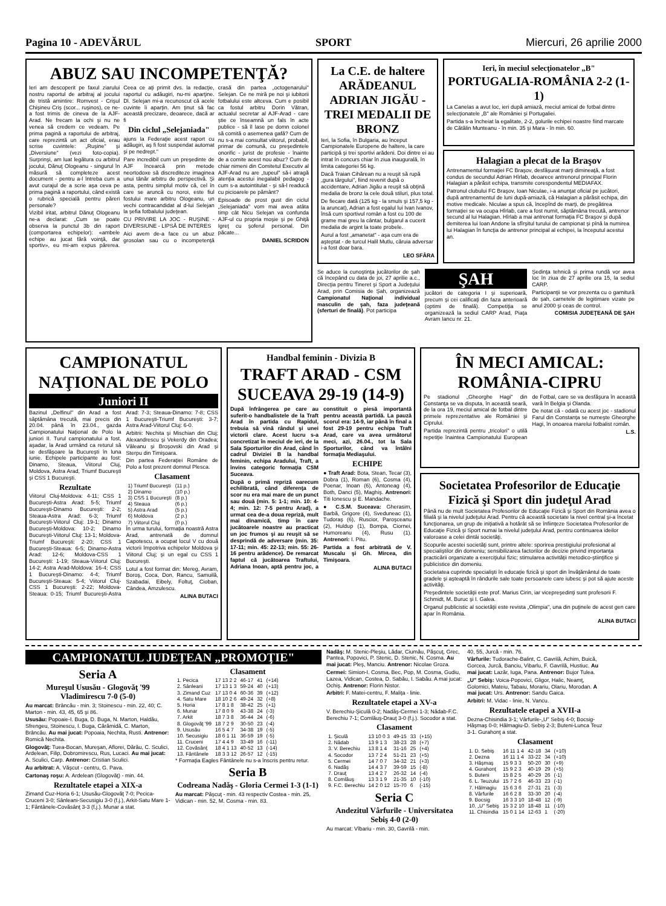Pagina 10 - ADEVĂRUL SPORT Miercuri, 26 aprilie 2000
ABUZ SAU INCOMPETENŢĂ?
Ieri am descoperit pe faxul ziarului nostru raportul de arbitraj al jocului de tristă amintire: Romvest - Crişul Chişineu Criş (scor... ruşinos), ce ne-a fost trimis de cineva de la AJF-Arad. Ne frecam la ochi şi nu ne venea să credem ce vedeam. Pe prima pagină a raportului de arbitraj, care reprezintă un act oficial, erau scrise cuvintele: „Ruşine" şi „Diversiune" (vezi foto-copia). Surprinşi, am luat legătura cu arbitrul jocului, Dănuţ Ologeanu - singurul în măsură să completeze acest document - pentru a-l întreba cum a avut curajul de a scrie aşa ceva pe prima pagină a raportului, când există o rubrică specială pentru păreri personale?
Vizibil iritat, arbitrul Dănuţ Ologeanu ne-a declarat: „Cum se poate observa la punctul 3b din raport (comportarea echipelor): «ambele echipe au jucat fără voinţă, dar sportiv», eu mi-am expus părerea. Ceea ce aţi primit dvs. la redacţie, raportul cu adăugiri, nu-mi aparţine. Dl. Selejan mi-a recunoscut că acele cuvinte îi aparţin. Am ţinut să fac această precizare, deoarece, dacă ar fi
Din ciclul „Selejaniada"
ajuns la Federaţie acest raport cu adăugiri, aş fi fost suspendat automat şi pe nedrept."
Pare incredibil cum un preşedinte de AJF încearcă prin metode neortodoxe să discrediteze imaginea unui tânăr arbitru de perspectivă. Şi asta, pentru simplul motiv că, cel în care se aruncă cu noroi, este fiul fostului mare arbitru Ologeanu, un vechi contracandidat al d-lui Selejan la şefia fotbalului judeţean.
CU PRIVIRE LA JOC - RUŞINE - DIVERSIUNE - LIPSĂ DE INTERES
Aici avem de-a face cu un abuz grosolan sau cu o incompetenţă crasă din partea „octogenarului" Selejan. Ce ne miră pe noi şi iubitorii fotbalului este altceva. Cum e posibil ca fostul arbitru Dorin Vătran, actualul secretar al AJF-Arad - care ştie ce înseamnă un fals în acte publice - să îl lase pe domn colonel să comită o asemenea gafă? Cum de nu s-a mai consultat viitorul, probabil, primar de comună, cu preşedintele onorific - jurist de profesie - înainte de a comite acest nou abuz? Cum de chiar nimeni din Comitetul Executiv al AJF-Arad nu are „tupeul" să-i atragă atenţia acestui inegalabil pedagog - cum s-a autointitulat - şi să-l readucă cu picioarele pe pământ?
Episoade de prost gust din ciclul „Selejaniada" vom mai avea atâta timp cât Nicu Selejan va confunda AJF-ul cu propria moşie şi pe Ghiţă Igreţ cu şoferul personal. Din păcate...
DANIEL SCRIDON
La C.E. de haltere ARĂDEANUL ADRIAN JIGĂU - TREI MEDALII DE BRONZ
Ieri, la Sofia, în Bulgaria, au început Campionatele Europene de haltere, la care participă şi trei sportivi arădeni. Doi dintre ei au intrat în concurs chiar în ziua inaugurală, în limita categoriei 56 kg.
Dacă Traian Cihărean nu a reuşit să rupă „gura târgului", fiind revenit după o accidentare, Adrian Jigău a reuşit să obţină medalia de bronz la cele două stiluri, plus total.
De fiecare dată (125 kg - la smuls şi 157,5 kg - la aruncat), Adrian a fost egalul lui Ivan Ivanov, însă cum sportivul român a fost cu 100 de grame mai greu la cântar, bulgarul a cucerit medalia de argint la toate probele.
Aurul a fost „amanetat" - aşa cum era de aşteptat - de turcul Halil Mutlu, căruia adversar i-a fost doar bara.
LEO SFÂRA
Ieri, în meciul selecţionatelor „B"
PORTUGALIA-ROMÂNIA 2-2 (1-1)
La Canelas a avut loc, ieri după amiază, meciul amical de fotbal dintre selecţionatele „B" ale României şi Portugaliei.
Partida s-a încheiat la egalitate, 2-2, golurile echipei noastre fiind marcate de Cătălin Munteanu - în min. 35 şi Mara - în min. 60.
Halagian a plecat de la Braşov
Antrenamentul formaţiei FC Braşov, desfăşurat marţi dimineaţă, a fost condus de secundul Adrian Hîrlab, deoarece antrenorul principal Florin Halagian a părăsit echipa, transmite corespondentul MEDIAFAX.
Patronul clubului FC Braşov, Ioan Niculae, i-a anunţat oficial pe jucători, după antrenamentul de luni după-amiază, că Halagian a părăsit echipa, din motive medicale. Niculae a spus că, începînd de marţi, de pregătirea formaţiei se va ocupa Hîrlab, care a fost numit, săptămâna trecută, antrenor secund al lui Halagian. Hîrlab a mai antrenat formaţia FC Braşov şi după demiterea lui Ioan Andone la sfîrşitul turului de campionat şi pînă la numirea lui Halagian în funcţia de antrenor principal al echipei, la începutul acestui an.
Se aduce la cunoştinţa jucătorilor de şah că începând cu data de joi, 27 aprilie a.c., Direcţia pentru Tineret şi Sport a Judeţului Arad, prin Comisia de Şah, organizează Campionatul Naţional individual masculin de şah, faza judeţeană (sferturi de finală). Pot participa
ŞAH
jucători de categoria I şi superioară, precum şi cei calificaţi din faza anterioară (optimi de finală). Competiţia se organizează la sediul CARP Arad, Piaţa Avram Iancu nr. 21.
Şedinţa tehnică şi prima rundă vor avea loc în ziua de 27 aprilie ora 15, la sediul CARP.
Participanţii se vor prezenta cu o garnitură de şah, carnetele de legitimare vizate pe anul 2000 şi ceas de control.
COMISIA JUDEŢEANĂ DE ŞAH
CAMPIONATUL NAŢIONAL DE POLO
Juniori II
Bazinul „Delfinul" din Arad a fost săptămâna trecută, mai precis din 20.04. până în 23.04., gazda Campionatului Naţional de Polo la juniori II. Turul campionatului a fost, aşadar, la Arad urmând ca returul să se desfăşoare la Bucureşti în luna iunie. Echipele participante au fost: Dinamo, Steaua, Viitorul Cluj, Moldova, Astra Arad, Triumf Bucureşti şi CSS 1 Bucureşti.
Rezultate
Viitorul Cluj-Moldova: 4-11; CSS 1 Bucureşti-Astra Arad: 5-5; Triumf Bucureşti-Dinamo Bucureşti: 2-2; Steaua-Astra Arad: 6-3; Triumf Bucureşti-Viitorul Cluj: 19-1; Dinamo Bucureşti-Moldova: 10-2; Dinamo Bucureşti-Viitorul Cluj: 13-1; Moldova-Triumf Bucureşti: 2-20; CSS 1 Bucureşti-Steaua: 6-5; Dinamo-Astra Arad: 12-6; Moldova-CSS 1 Bucureşti: 1-19; Steaua-Viitorul Cluj: 14-2; Astra Arad-Moldova: 16-4; CSS 1 Bucureşti-Dinamo: 4-4; Triumf Bucureşti-Steaua: 5-4; Viitorul Cluj-CSS 1 Bucureşti: 2-22; Moldova-Steaua: 0-15; Triumf Bucureşti-Astra Arad: 7-3; Steaua-Dinamo: 7-8; CSS 1 Bucureşti-Triumf Bucureşti: 3-7; Astra Arad-Viitorul Cluj: 6-0.
Arbitrii: Nechita şi Mischian din Cluj; Alexandrescu şi Vekerdy din Oradea; Văleanu şi Broşovski din Arad şi Sterpu din Timişoara.
Din partea Federaţiei Române de Polo a fost prezent domnul Plesca.
Clasament
| 1) Triumf Bucureşti | (11 p.) |
| 2) Dinamo | (10 p.) |
| 3) CSS 1 Bucureşti | (8 p.) |
| 4) Steaua | (6 p.) |
| 5) Astra Arad | (5 p.) |
| 6) Moldova | (2 p.) |
| 7) Viitorul Cluj | (0 p.) |
În urma turului, formaţia noastră Astra Arad, antrenată de domnul Capotescu, a ocupat locul V cu două victorii împotriva echipelor Moldova şi Viitorul Cluj; şi un egal cu CSS 1 Bucureşti.
Lotul a fost format din: Mereg, Avram, Boroş, Coca, Don, Rancu, Samuilă, Szabadai, Eibely, Foltuţ, Cioban, Cândea, Amzulescu.
ALINA BUTACI
Handbal feminin - Divizia B
TRAFT ARAD - CSM SUCEAVA 29-19 (14-9)
După înfrângerea pe care au suferit-o handbalistele de la Traft Arad în partida cu Rapidul, trebuia să vină rândul şi unei victorii clare. Acest lucru s-a concretizat în meciul de ieri, de la Sala Sporturilor din Arad, când în cadrul Diviziei B la handbal feminin, echipa Aradului, Traft, a învins categoric formaţia CSM Suceava.
După o primă repriză oarecum echilibrată, când diferenţa de scor nu era mai mare de un punct sau două (min. 5: 1-1; min. 10: 4-4; min. 12: 7-5 pentru Arad), a urmat cea de-a doua repriză, mult mai dinamică, timp în care jucătoarele noastre au practicat un joc frumos şi au reuşit să se desprindă de adversare (min. 35: 17-11; min. 45: 22-13; min. 55: 26-16 pentru arădence). De remarcat faptul că jucătoarea Traftului, Adriana Inoan, aptă pentru joc, a constituit o piesă importantă pentru această partidă. La pauză scorul era: 14-9, iar până în final a fost 29-19 pentru echipa Traft Arad, care va avea următorul meci, azi, 26.04., tot la Sala Sporturilor, când va întâlni formaţia Mediaşului.
ECHIPE
● Traft Arad: Bota, Stean, Tecar (3), Dobra (1), Roman (6), Cosma (4), Poenar, Inoan (6), Antoneag (4), Both, Danci (5), Maghiş. Antrenori: Titi Ionescu şi E. Mandache.
● C.S.M. Suceava: Gherasim, Barbă, Grigore (4), Sveduneac (1), Tudoraş (6), Ruscior, Paroşceanu (2), Huldup (1), Bompa, Ciornei, Humoreanu (4), Rusu (1). Antrenori: I. Pitu.
Partida a fost arbitrată de V. Muscalu şi Gh. Mircea, din Timişoara.
ALINA BUTACI
ÎN MECI AMICAL: ROMÂNIA-CIPRU
Pe stadionul „Gheorghe Hagi" din Constanţa se va disputa, în această seară, de la ora 19, meciul amical de fotbal dintre primele reprezentative ale României şi Ciprului.
Partida reprezintă pentru „tricolori" o utilă repetiţie înaintea Campionatului European de Fotbal, care se va desfăşura în această vară în Belgia şi Olanda.
De notat că - odată cu acest joc - stadionul Farul din Constanţa se numeşte Gheorghe Hagi, în onoarea marelui fotbalist român.
L.S.
Societatea Profesorilor de Educaţie Fizică şi Sport din judeţul Arad
Până nu de mult Societatea Profesorilor de Educaţie Fizică şi Sport din România avea o filială şi la nivelul judeţului Arad. Pentru că această societate la nivel central şi-a încetat funcţionarea, un grup de iniţiativă a hotărât să se înfiinţeze Societatea Profesorilor de Educaţie Fizică şi Sport numai la nivelul judeţului Arad, pentru continuarea ideilor valoroase a celei dintâi societăţi.
Scopurile acestei societăţi sunt, printre altele: sporirea prestigiului profesional al specialiştilor din domeniu; sensibilizarea factorilor de decizie privind importanţa practicării organizate a exerciţiului fizic; stimularea activităţii metodico-ştiinţifice şi publicistice din domeniu.
Societatea cuprinde specialişti în educaţie fizică şi sport din învăţământul de toate gradele şi aşteaptă în rândurile sale toate persoanele care iubesc şi pot să ajute aceste activităţi.
Preşedintele societăţii este prof. Marius Cirin, iar vicepreşedinţi sunt profesorii F. Schmidt, M. Buruc şi I. Galea.
Organul publicistic al societăţii este revista „Olimpia", una din puţinele de acest gen care apar în România.
ALINA BUTACI
CAMPIONATUL JUDEŢEAN „PROMOŢIE"
Seria A
Mureşul Ususău - Glogovăţ '99 Vladimirescu 7-0 (5-0)
Au marcat: Brâncău - min. 3; Stoinescu - min. 22, 40; C. Marton - min. 43, 45, 65 şi 86.
Ususău: Popoaie-I. Buga, D. Buga, N. Marton, Haldău, Sfrengeu, Stoinescu, I. Buga, Cărămidă, C. Marton, Brâncău. Au mai jucat: Popoaia, Nechita, Rusti. Antrenor: Romică Nechita.
Glogovăţ: Tuea-Bocan, Mureşan, Aflorei, Dărău, C. Sculici, Ardelean, Filip, Dobromirescu, Rus, Lucaci. Au mai jucat: A. Sculici, Carp. Antrenor: Cristian Sculici.
Au arbitrat: A. Văşcut - centru, G. Pava.
Cartonaş roşu: A. Ardelean (Glogovăţ) - min. 44.
Rezultatele etapei a XIX-a
Zimand Cuz-Horia 6-1; Ususău-Glogovăţ 7-0; Pecica-Cruceni 3-0; Sânleani-Secusigiu 3-0 (f.j.), Arkit-Satu Mare 1-1; Fântânele-Covăsânţ 3-3 (f.j.). Munar a stat.
Clasament
| 1. Pecica | 17 13 2 2 | 46-17 | 41 | (+14) |
| 2. Sânleani | 17 13 1 3 | 59-24 | 40 | (+13) |
| 3. Zimand Cuz | 17 13 0 4 | 60-36 | 39 | (+12) |
| 4. Satu Mare | 18 10 2 6 | 49-24 | 32 | (+8) |
| 5. Horia | 17 8 1 8 | 38-42 | 25 | (+1) |
| 6. Munar | 17 8 0 9 | 43-38 | 24 | (-3) |
| 7. Arkit | 18 7 3 8 | 36-44 | 24 | (-6) |
| 8. Glogovăţ '99 | 18 7 2 9 | 30-50 | 23 | (-4) |
| 9. Ususău | 16 5 4 7 | 34-38 | 19 | (-5) |
| 10. Secusigiu | 18 6 1 11 | 36-59 | 19 | (-5) |
| 11. Cruceni | 17 4 4 9 | 33-49 | 16 | (-11) |
| 12. Covăsânţ | 18 4 1 13 | 40-52 | 13 | (-14) |
| 13. Fântânele | 18 3 3 12 | 26-57 | 12 | (-15) |
* Formaţia Eagles Fântânele nu s-a înscris pentru retur.
Seria B
Codreana Nadăş - Gloria Cermei 1-3 (1-1)
Au marcat: Păşcuţ - min. 43 respectiv Costea - min. 25, Vidican - min. 52, M. Cosma - min. 83.
Nadăş: M. Stenic-Pleşiu, Lădar, Ciumău, Păşcuţ, Grec, Pantea, Popovici, P. Stenic, D. Stenic, N. Cosma. Au mai jucat: Pleş, Manciu. Antrenor: Nicolae Groza.
Cermei: Simion-I. Cosma, Bec, Pop, M. Cosma, Gudiu, Lazea, Vidican, Costea, D. Sabău, I. Sabău. A mai jucat: Ochiş. Antrenor: Florin Nistor.
Arbitri: F. Matei-centru, F. Maliţa - linie.
Rezultatele etapei a XV-a
V. Berechiu-Şiculă 0-2; Nadăş-Cermei 1-3; Nădab-F.C. Berechiu 7-1; Comlăuş-Drauţ 3-0 (f.j.). Socodor a stat.
Clasament
| 1. Şiculă | 13 10 0 3 | 49-15 | 33 | (+15) |
| 2. Nădab | 13 9 1 3 | 38-23 | 28 | (+7) |
| 3. V. Berechiu | 13 8 1 4 | 31-16 | 25 | (+4) |
| 4. Socodor | 13 7 2 4 | 51-21 | 23 | (+5) |
| 5. Cermei | 14 7 0 7 | 34-32 | 21 | (+3) |
| 6. Nadăş | 14 4 3 7 | 39-59 | 15 | (-8) |
| 7. Drauţ | 13 4 2 7 | 26-32 | 14 | (-4) |
| 8. Comlăuş | 13 3 1 9 | 21-35 | 10 | (-10) |
| 9. F.C. Berechiu | 14 2 0 12 | 15-70 | 6 | (-15) |
Seria C
Andezitul Vârfurile - Universitatea Sebiş 4-0 (2-0)
Au marcat: Vîbariu - min. 30, Gavrilă - min.
40, 55, Jurcă - min. 76.
Vârfurile: Tudorache-Balint, C. Gavrilă, Achim, Buică, Gorcea, Jurcă, Banciu, Vibarlu, F. Gavrilă, Hustiuc. Au mai jucat: Lazăr, Iuga, Pana. Antrenor: Bujor Tulea.
„U" Sebiş: Voica-Popovici, Gligor, Halic, Neamţ, Golomici, Mateiu, Tabaiu, Morariu, Olariu, Morodan. A mai jucat: Urs. Antrenor: Sandu Gaica.
Arbitri: M. Vidac - linie, N. Vancu.
Rezultatele etapei a XVII-a
Dezna-Chisindia 3-1; Vârfurile-„U" Sebiş 4-0; Bocsig-Hăşmaş 0-0; Hălmagiu-D. Sebiş 2-3; Buteni-Lunca Teuz 3-1. Gurahonţ a stat.
Clasament
| 1. D. Sebiş | 16 11 1 4 | 42-18 | 34 | (+10) |
| 2. Dezna | 16 11 1 4 | 33-22 | 34 | (+10) |
| 3. Hăşmaş | 15 9 3 3 | 50-20 | 30 | (+9) |
| 4. Gurahonţ | 15 9 2 3 | 40-19 | 29 | (+5) |
| 5. Buteni | 15 8 2 5 | 40-29 | 26 | (-1) |
| 6. L. Teuzului | 15 7 2 6 | 46-33 | 23 | (-1) |
| 7. Hălmagiu | 15 6 3 6 | 27-31 | 21 | (-3) |
| 8. Vârfurile | 16 6 2 8 | 33-30 | 20 | (-4) |
| 9. Bocsig | 16 3 3 10 | 18-48 | 12 | (-9) |
| 10. „U" Sebiş | 15 3 2 10 | 18-48 | 11 | (-10) |
| 11. Chisindia | 15 0 1 14 | 12-63 | 1 | (-20) |